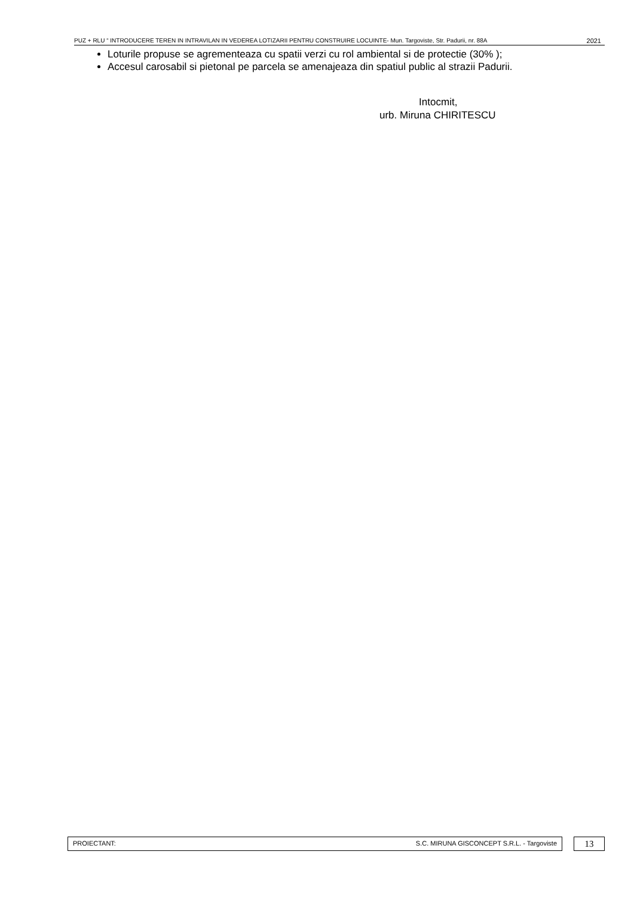PUZ + RLU “ INTRODUCERE TEREN IN INTRAVILAN IN VEDEREA LOTIZARII PENTRU CONSTRUIRE LOCUINTE- Mun. Targoviste, Str. Padurii, nr. 88A 2021
Loturile propuse se agrementeaza cu spatii verzi cu rol ambiental si de protectie (30% );
Accesul carosabil si pietonal pe parcela se amenajeaza din spatiul public al strazii Padurii.
Intocmit,
urb. Miruna CHIRITESCU
PROIECTANT: S.C. MIRUNA GISCONCEPT S.R.L. - Targoviste
13